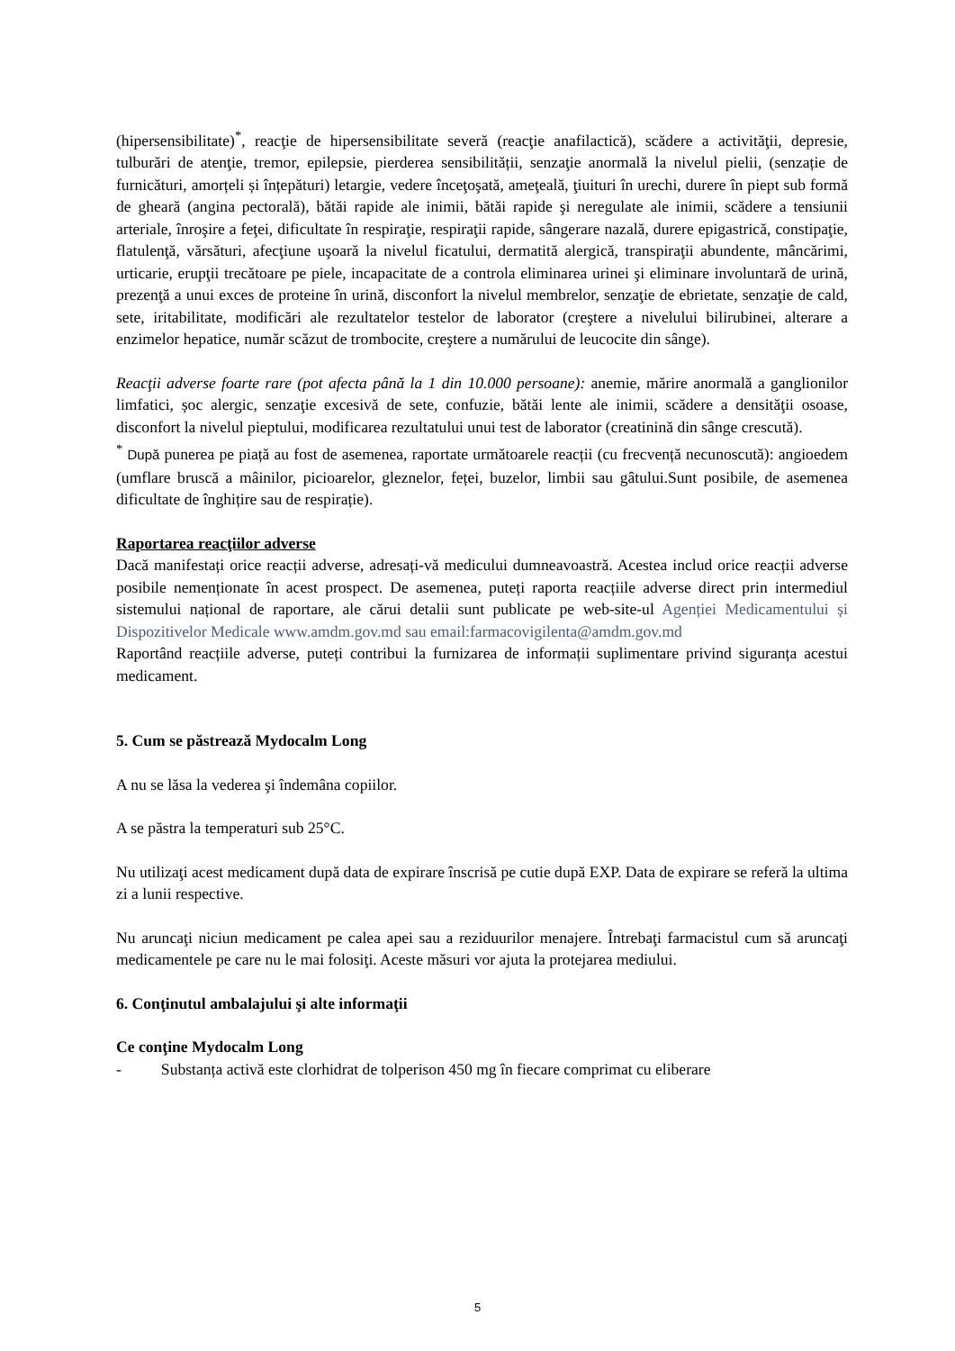(hipersensibilitate)<sup>*</sup>, reacţie de hipersensibilitate severă (reacţie anafilactică), scădere a activităţii, depresie, tulburări de atenţie, tremor, epilepsie, pierderea sensibilității, senzaţie anormală la nivelul pielii, (senzație de furnicături, amorțeli și înțepături) letargie, vedere înceţoşată, ameţeală, ţiuituri în urechi, durere în piept sub formă de gheară (angina pectorală), bătăi rapide ale inimii, bătăi rapide şi neregulate ale inimii, scădere a tensiunii arteriale, înroşire a feţei, dificultate în respiraţie, respiraţii rapide, sângerare nazală, durere epigastrică, constipaţie, flatulenţă, vărsături, afecţiune uşoară la nivelul ficatului, dermatită alergică, transpiraţii abundente, mâncărimi, urticarie, erupţii trecătoare pe piele, incapacitate de a controla eliminarea urinei şi eliminare involuntară de urină, prezenţă a unui exces de proteine în urină, disconfort la nivelul membrelor, senzaţie de ebrietate, senzaţie de cald, sete, iritabilitate, modificări ale rezultatelor testelor de laborator (creştere a nivelului bilirubinei, alterare a enzimelor hepatice, număr scăzut de trombocite, creştere a numărului de leucocite din sânge).
Reacţii adverse foarte rare (pot afecta până la 1 din 10.000 persoane): anemie, mărire anormală a ganglionilor limfatici, șoc alergic, senzaţie excesivă de sete, confuzie, bătăi lente ale inimii, scădere a densităţii osoase, disconfort la nivelul pieptului, modificarea rezultatului unui test de laborator (creatinină din sânge crescută).
<sup>*</sup> După punerea pe piață au fost de asemenea, raportate următoarele reacții (cu frecvență necunoscută): angioedem (umflare bruscă a mâinilor, picioarelor, gleznelor, feței, buzelor, limbii sau gâtului.Sunt posibile, de asemenea dificultate de înghițire sau de respirație).
Raportarea reacţiilor adverse
Dacă manifestați orice reacții adverse, adresați-vă medicului dumneavoastră. Acestea includ orice reacții adverse posibile nemenționate în acest prospect. De asemenea, puteți raporta reacțiile adverse direct prin intermediul sistemului național de raportare, ale cărui detalii sunt publicate pe web-site-ul Agenției Medicamentului și Dispozitivelor Medicale www.amdm.gov.md sau email:farmacovigilenta@amdm.gov.md
Raportând reacțiile adverse, puteți contribui la furnizarea de informații suplimentare privind siguranța acestui medicament.
5. Cum se păstrează Mydocalm Long
A nu se lăsa la vederea şi îndemâna copiilor.
A se păstra la temperaturi sub 25°C.
Nu utilizaţi acest medicament după data de expirare înscrisă pe cutie după EXP. Data de expirare se referă la ultima zi a lunii respective.
Nu aruncaţi niciun medicament pe calea apei sau a reziduurilor menajere. Întrebaţi farmacistul cum să aruncaţi medicamentele pe care nu le mai folosiţi. Aceste măsuri vor ajuta la protejarea mediului.
6. Conţinutul ambalajului şi alte informaţii
Ce conţine Mydocalm Long
- Substanța activă este clorhidrat de tolperison 450 mg în fiecare comprimat cu eliberare
5